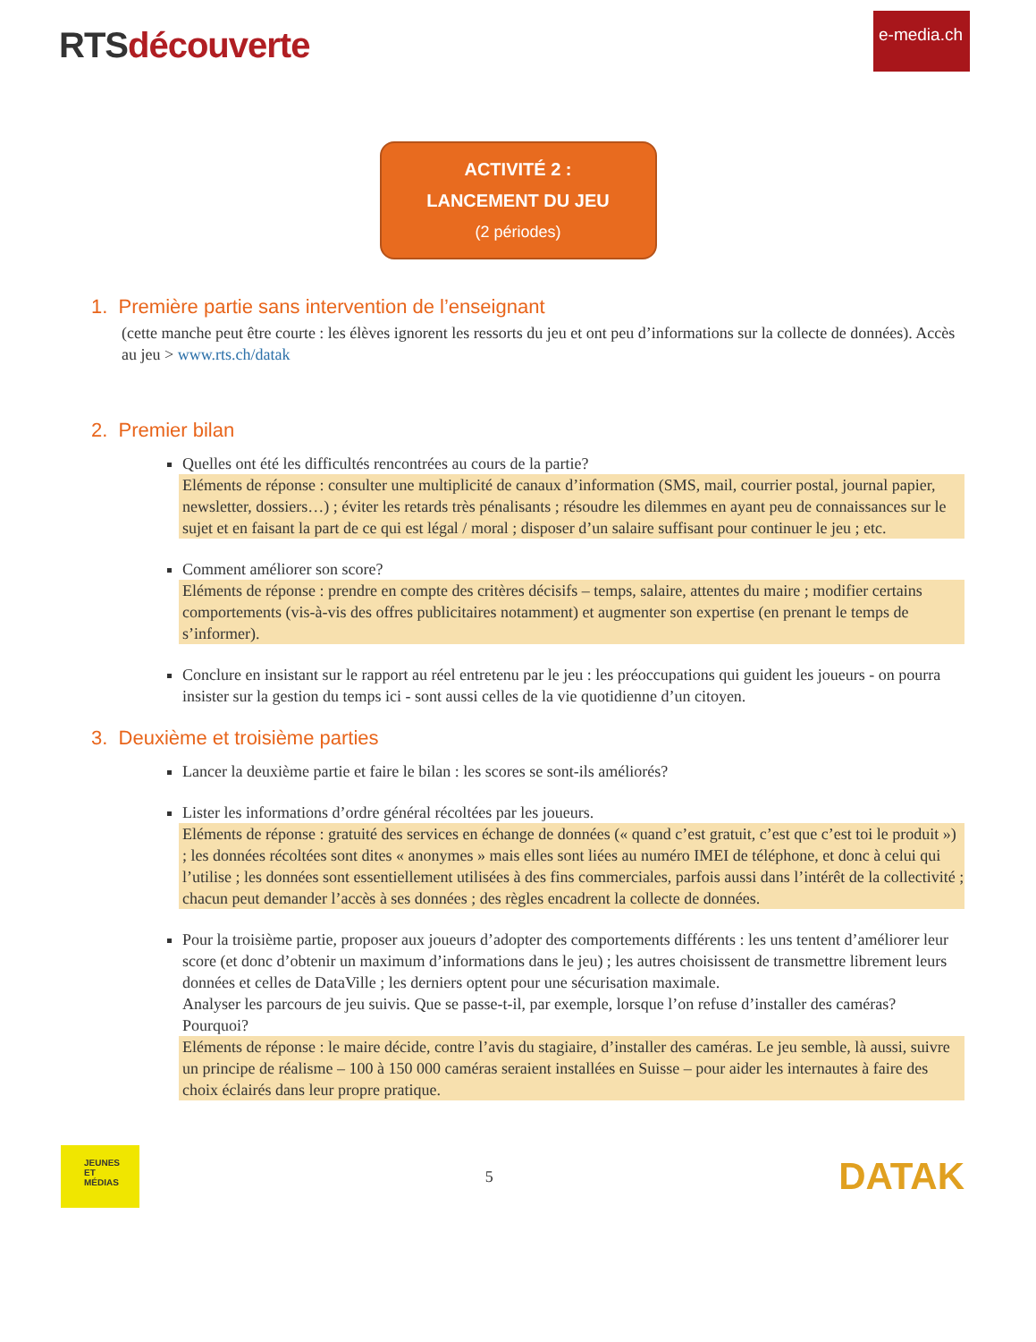RTSdécouverte
e-media.ch
ACTIVITÉ 2 :
LANCEMENT DU JEU
(2 périodes)
1. Première partie sans intervention de l’enseignant
(cette manche peut être courte : les élèves ignorent les ressorts du jeu et ont peu d’informations sur la collecte de données). Accès au jeu > www.rts.ch/datak
2. Premier bilan
Quelles ont été les difficultés rencontrées au cours de la partie?
Eléments de réponse : consulter une multiplicité de canaux d’information (SMS, mail, courrier postal, journal papier, newsletter, dossiers…) ; éviter les retards très pénalisants ; résoudre les dilemmes en ayant peu de connaissances sur le sujet et en faisant la part de ce qui est légal / moral ; disposer d’un salaire suffisant pour continuer le jeu ; etc.
Comment améliorer son score?
Eléments de réponse : prendre en compte des critères décisifs – temps, salaire, attentes du maire ; modifier certains comportements (vis-à-vis des offres publicitaires notamment) et augmenter son expertise (en prenant le temps de s’informer).
Conclure en insistant sur le rapport au réel entretenu par le jeu : les préoccupations qui guident les joueurs - on pourra insister sur la gestion du temps ici - sont aussi celles de la vie quotidienne d’un citoyen.
3. Deuxième et troisième parties
Lancer la deuxième partie et faire le bilan : les scores se sont-ils améliorés?
Lister les informations d’ordre général récoltées par les joueurs.
Eléments de réponse : gratuité des services en échange de données (« quand c’est gratuit, c’est que c’est toi le produit ») ; les données récoltées sont dites « anonymes » mais elles sont liées au numéro IMEI de téléphone, et donc à celui qui l’utilise ; les données sont essentiellement utilisées à des fins commerciales, parfois aussi dans l’intérêt de la collectivité ; chacun peut demander l’accès à ses données ; des règles encadrent la collecte de données.
Pour la troisième partie, proposer aux joueurs d’adopter des comportements différents : les uns tentent d’améliorer leur score (et donc d’obtenir un maximum d’informations dans le jeu) ; les autres choisissent de transmettre librement leurs données et celles de DataVille ; les derniers optent pour une sécurisation maximale.
Analyser les parcours de jeu suivis. Que se passe-t-il, par exemple, lorsque l’on refuse d’installer des caméras? Pourquoi?
Eléments de réponse : le maire décide, contre l’avis du stagiaire, d’installer des caméras. Le jeu semble, là aussi, suivre un principe de réalisme – 100 à 150 000 caméras seraient installées en Suisse – pour aider les internautes à faire des choix éclairés dans leur propre pratique.
JEUNES
ET
MÉDIAS
5
DATAK